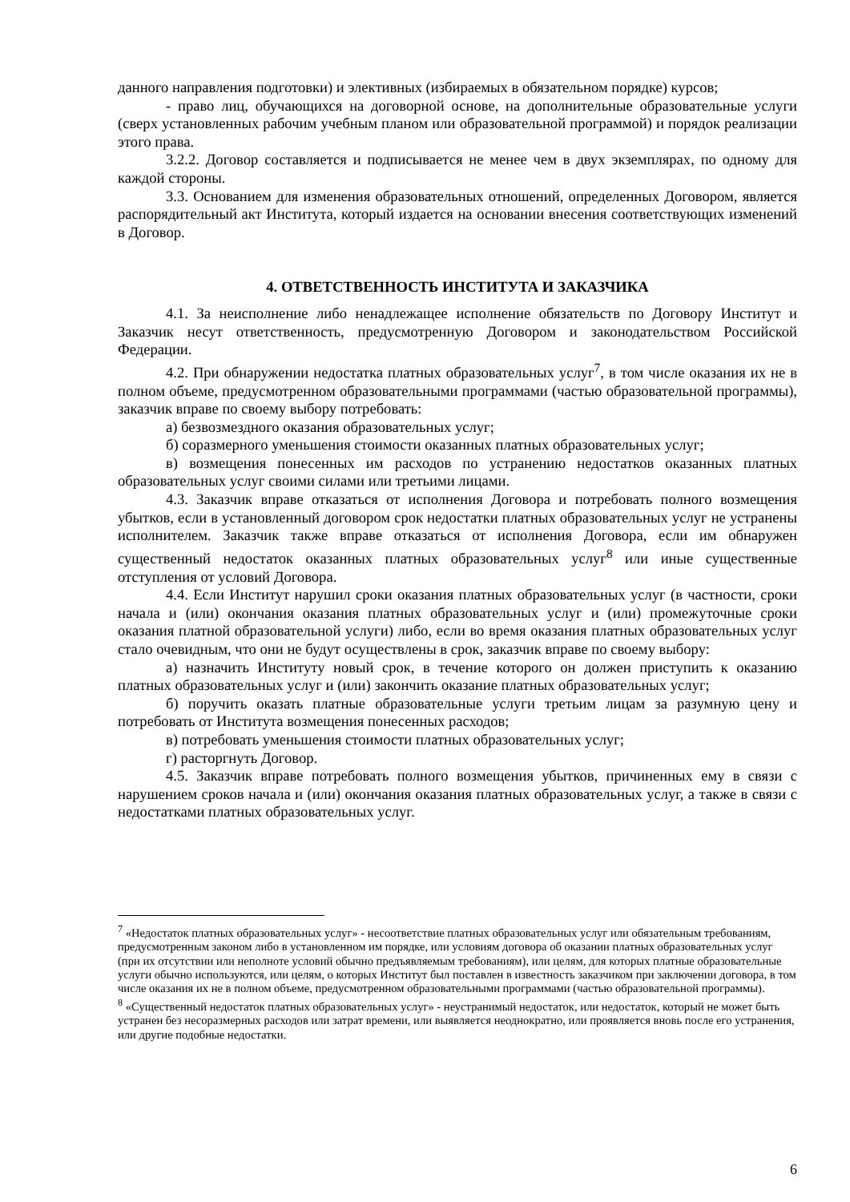данного направления подготовки) и элективных (избираемых в обязательном порядке) курсов;
- право лиц, обучающихся на договорной основе, на дополнительные образовательные услуги (сверх установленных рабочим учебным планом или образовательной программой) и порядок реализации этого права.
3.2.2. Договор составляется и подписывается не менее чем в двух экземплярах, по одному для каждой стороны.
3.3. Основанием для изменения образовательных отношений, определенных Договором, является распорядительный акт Института, который издается на основании внесения соответствующих изменений в Договор.
4. ОТВЕТСТВЕННОСТЬ ИНСТИТУТА И ЗАКАЗЧИКА
4.1. За неисполнение либо ненадлежащее исполнение обязательств по Договору Институт и Заказчик несут ответственность, предусмотренную Договором и законодательством Российской Федерации.
4.2. При обнаружении недостатка платных образовательных услуг<sup>7</sup>, в том числе оказания их не в полном объеме, предусмотренном образовательными программами (частью образовательной программы), заказчик вправе по своему выбору потребовать:
а) безвозмездного оказания образовательных услуг;
б) соразмерного уменьшения стоимости оказанных платных образовательных услуг;
в) возмещения понесенных им расходов по устранению недостатков оказанных платных образовательных услуг своими силами или третьими лицами.
4.3. Заказчик вправе отказаться от исполнения Договора и потребовать полного возмещения убытков, если в установленный договором срок недостатки платных образовательных услуг не устранены исполнителем. Заказчик также вправе отказаться от исполнения Договора, если им обнаружен существенный недостаток оказанных платных образовательных услуг<sup>8</sup> или иные существенные отступления от условий Договора.
4.4. Если Институт нарушил сроки оказания платных образовательных услуг (в частности, сроки начала и (или) окончания оказания платных образовательных услуг и (или) промежуточные сроки оказания платной образовательной услуги) либо, если во время оказания платных образовательных услуг стало очевидным, что они не будут осуществлены в срок, заказчик вправе по своему выбору:
а) назначить Институту новый срок, в течение которого он должен приступить к оказанию платных образовательных услуг и (или) закончить оказание платных образовательных услуг;
б) поручить оказать платные образовательные услуги третьим лицам за разумную цену и потребовать от Института возмещения понесенных расходов;
в) потребовать уменьшения стоимости платных образовательных услуг;
г) расторгнуть Договор.
4.5. Заказчик вправе потребовать полного возмещения убытков, причиненных ему в связи с нарушением сроков начала и (или) окончания оказания платных образовательных услуг, а также в связи с недостатками платных образовательных услуг.
<sup>7</sup> «Недостаток платных образовательных услуг» - несоответствие платных образовательных услуг или обязательным требованиям, предусмотренным законом либо в установленном им порядке, или условиям договора об оказании платных образовательных услуг (при их отсутствии или неполноте условий обычно предъявляемым требованиям), или целям, для которых платные образовательные услуги обычно используются, или целям, о которых Институт был поставлен в известность заказчиком при заключении договора, в том числе оказания их не в полном объеме, предусмотренном образовательными программами (частью образовательной программы).
<sup>8</sup> «Существенный недостаток платных образовательных услуг» - неустранимый недостаток, или недостаток, который не может быть устранен без несоразмерных расходов или затрат времени, или выявляется неоднократно, или проявляется вновь после его устранения, или другие подобные недостатки.
6